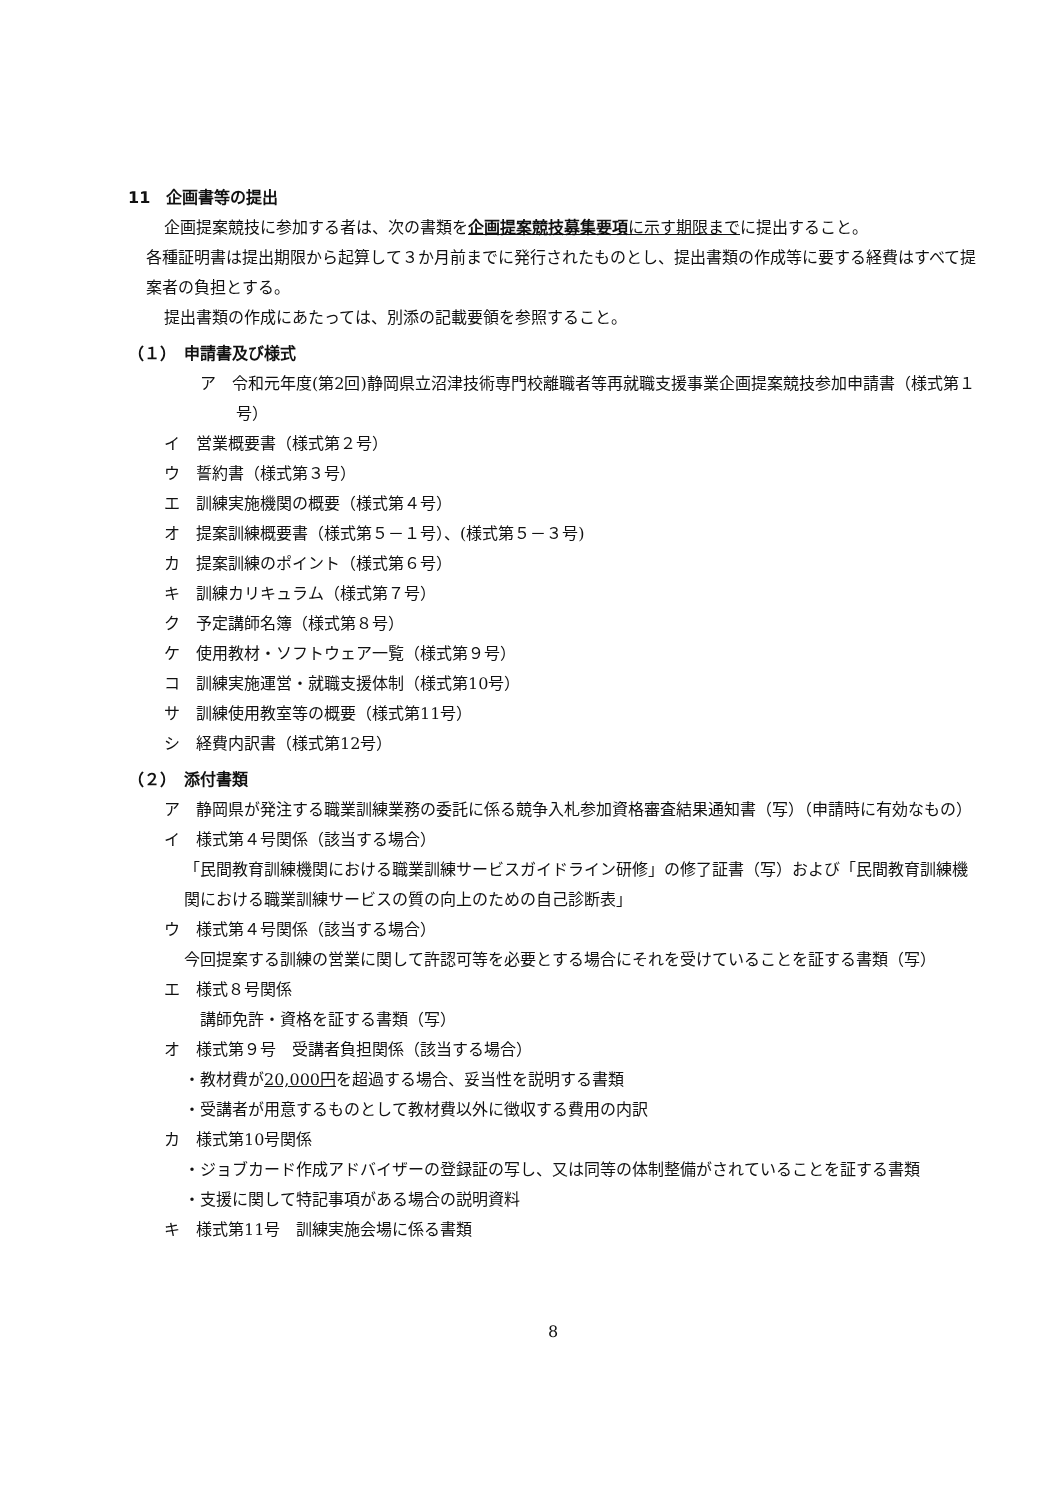11　企画書等の提出
企画提案競技に参加する者は、次の書類を企画提案競技募集要項に示す期限までに提出すること。
各種証明書は提出期限から起算して３か月前までに発行されたものとし、提出書類の作成等に要する経費はすべて提案者の負担とする。
提出書類の作成にあたっては、別添の記載要領を参照すること。
（１）　申請書及び様式
ア　令和元年度(第2回)静岡県立沼津技術専門校離職者等再就職支援事業企画提案競技参加申請書（様式第１号）
イ　営業概要書（様式第２号）
ウ　誓約書（様式第３号）
エ　訓練実施機関の概要（様式第４号）
オ　提案訓練概要書（様式第５－１号）、(様式第５－３号)
カ　提案訓練のポイント（様式第６号）
キ　訓練カリキュラム（様式第７号）
ク　予定講師名簿（様式第８号）
ケ　使用教材・ソフトウェア一覧（様式第９号）
コ　訓練実施運営・就職支援体制（様式第10号）
サ　訓練使用教室等の概要（様式第11号）
シ　経費内訳書（様式第12号）
（２）　添付書類
ア　静岡県が発注する職業訓練業務の委託に係る競争入札参加資格審査結果通知書（写）（申請時に有効なもの）
イ　様式第４号関係（該当する場合）
「民間教育訓練機関における職業訓練サービスガイドライン研修」の修了証書（写）および「民間教育訓練機関における職業訓練サービスの質の向上のための自己診断表」
ウ　様式第４号関係（該当する場合）
今回提案する訓練の営業に関して許認可等を必要とする場合にそれを受けていることを証する書類（写）
エ　様式８号関係
講師免許・資格を証する書類（写）
オ　様式第９号　受講者負担関係（該当する場合）
・教材費が20,000円を超過する場合、妥当性を説明する書類
・受講者が用意するものとして教材費以外に徴収する費用の内訳
カ　様式第10号関係
・ジョブカード作成アドバイザーの登録証の写し、又は同等の体制整備がされていることを証する書類
・支援に関して特記事項がある場合の説明資料
キ　様式第11号　訓練実施会場に係る書類
8